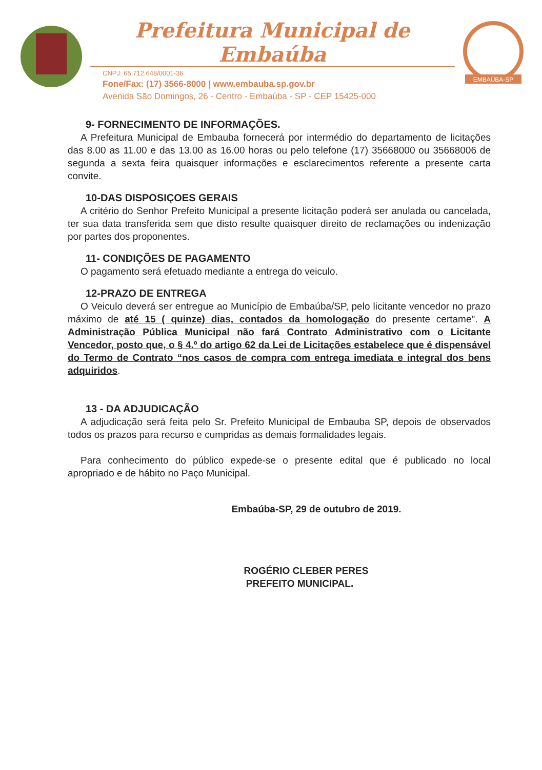Prefeitura Municipal de Embaúba
CNPJ: 65.712.648/0001-36
Fone/Fax: (17) 3566-8000 | www.embauba.sp.gov.br
Avenida São Domingos, 26 - Centro - Embaúba - SP - CEP 15425-000
EMBAÚBA-SP
9- FORNECIMENTO DE INFORMAÇÕES.
A Prefeitura Municipal de Embauba fornecerá por intermédio do departamento de licitações das 8.00 as 11.00 e das 13.00 as 16.00 horas ou pelo telefone (17) 35668000 ou 35668006 de segunda a sexta feira quaisquer informações e esclarecimentos referente a presente carta convite.
10-DAS DISPOSIÇOES GERAIS
A critério do Senhor Prefeito Municipal a presente licitação poderá ser anulada ou cancelada, ter sua data transferida sem que disto resulte quaisquer direito de reclamações ou indenização por partes dos proponentes.
11- CONDIÇÕES DE PAGAMENTO
O pagamento será efetuado mediante a entrega do veiculo.
12-PRAZO DE ENTREGA
O Veiculo deverá ser entregue ao Município de Embaúba/SP, pelo licitante vencedor no prazo máximo de até 15 ( quinze) dias, contados da homologação do presente certame". A Administração Pública Municipal não fará Contrato Administrativo com o Licitante Vencedor, posto que, o § 4.º do artigo 62 da Lei de Licitações estabelece que é dispensável do Termo de Contrato “nos casos de compra com entrega imediata e integral dos bens adquiridos.
13 - DA ADJUDICAÇÃO
A adjudicação será feita pelo Sr. Prefeito Municipal de Embauba SP, depois de observados todos os prazos para recurso e cumpridas as demais formalidades legais.
Para conhecimento do público expede-se o presente edital que é publicado no local apropriado e de hábito no Paço Municipal.
Embaúba-SP, 29 de outubro de 2019.
ROGÉRIO CLEBER PERES
PREFEITO MUNICIPAL.